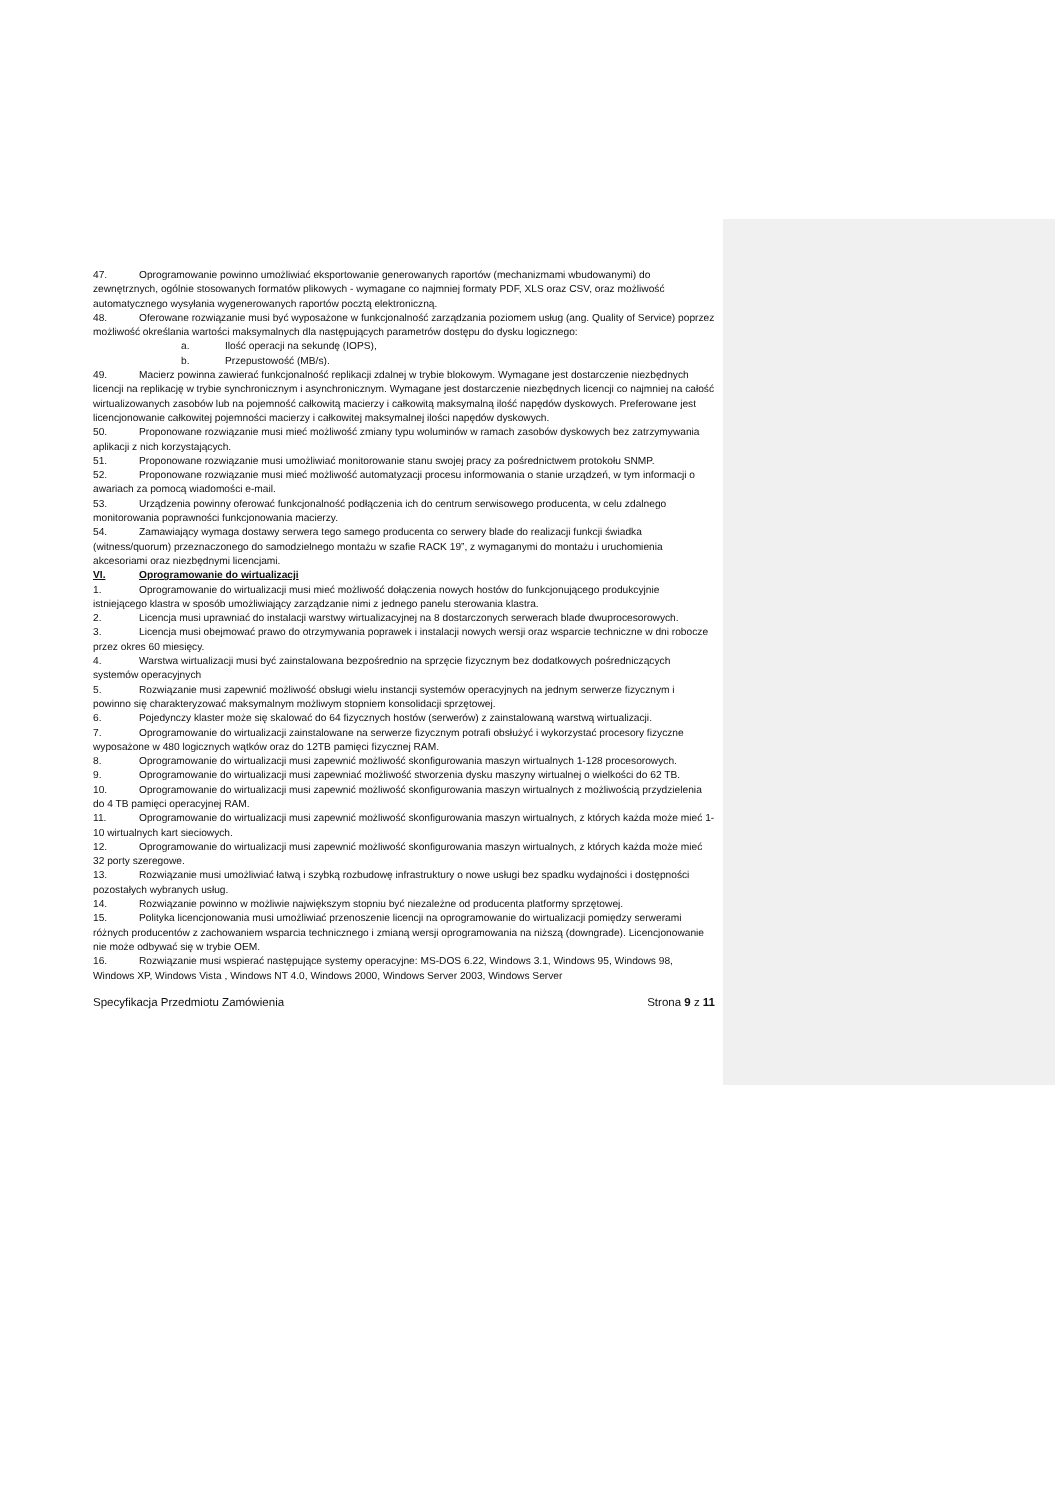47. Oprogramowanie powinno umożliwiać eksportowanie generowanych raportów (mechanizmami wbudowanymi) do zewnętrznych, ogólnie stosowanych formatów plikowych - wymagane co najmniej formaty PDF, XLS oraz CSV, oraz możliwość automatycznego wysyłania wygenerowanych raportów pocztą elektroniczną.
48. Oferowane rozwiązanie musi być wyposażone w funkcjonalność zarządzania poziomem usług (ang. Quality of Service) poprzez możliwość określania wartości maksymalnych dla następujących parametrów dostępu do dysku logicznego:
a. Ilość operacji na sekundę (IOPS),
b. Przepustowość (MB/s).
49. Macierz powinna zawierać funkcjonalność replikacji zdalnej w trybie blokowym. Wymagane jest dostarczenie niezbędnych licencji na replikację w trybie synchronicznym i asynchronicznym. Wymagane jest dostarczenie niezbędnych licencji co najmniej na całość wirtualizowanych zasobów lub na pojemność całkowitą macierzy i całkowitą maksymalną ilość napędów dyskowych. Preferowane jest licencjonowanie całkowitej pojemności macierzy i całkowitej maksymalnej ilości napędów dyskowych.
50. Proponowane rozwiązanie musi mieć możliwość zmiany typu woluminów w ramach zasobów dyskowych bez zatrzymywania aplikacji z nich korzystających.
51. Proponowane rozwiązanie musi umożliwiać monitorowanie stanu swojej pracy za pośrednictwem protokołu SNMP.
52. Proponowane rozwiązanie musi mieć możliwość automatyzacji procesu informowania o stanie urządzeń, w tym informacji o awariach za pomocą wiadomości e-mail.
53. Urządzenia powinny oferować funkcjonalność podłączenia ich do centrum serwisowego producenta, w celu zdalnego monitorowania poprawności funkcjonowania macierzy.
54. Zamawiający wymaga dostawy serwera tego samego producenta co serwery blade do realizacji funkcji świadka (witness/quorum) przeznaczonego do samodzielnego montażu w szafie RACK 19”, z wymaganymi do montażu i uruchomienia akcesoriami oraz niezbędnymi licencjami.
VI. Oprogramowanie do wirtualizacji
1. Oprogramowanie do wirtualizacji musi mieć możliwość dołączenia nowych hostów do funkcjonującego produkcyjnie istniejącego klastra w sposób umożliwiający zarządzanie nimi z jednego panelu sterowania klastra.
2. Licencja musi uprawniać do instalacji warstwy wirtualizacyjnej na 8 dostarczonych serwerach blade dwuprocesorowych.
3. Licencja musi obejmować prawo do otrzymywania poprawek i instalacji nowych wersji oraz wsparcie techniczne w dni robocze przez okres 60 miesięcy.
4. Warstwa wirtualizacji musi być zainstalowana bezpośrednio na sprzęcie fizycznym bez dodatkowych pośredniczących systemów operacyjnych
5. Rozwiązanie musi zapewnić możliwość obsługi wielu instancji systemów operacyjnych na jednym serwerze fizycznym i powinno się charakteryzować maksymalnym możliwym stopniem konsolidacji sprzętowej.
6. Pojedynczy klaster może się skalować do 64 fizycznych hostów (serwerów) z zainstalowaną warstwą wirtualizacji.
7. Oprogramowanie do wirtualizacji zainstalowane na serwerze fizycznym potrafi obsłużyć i wykorzystać procesory fizyczne wyposażone w 480 logicznych wątków oraz do 12TB pamięci fizycznej RAM.
8. Oprogramowanie do wirtualizacji musi zapewnić możliwość skonfigurowania maszyn wirtualnych 1-128 procesorowych.
9. Oprogramowanie do wirtualizacji musi zapewniać możliwość stworzenia dysku maszyny wirtualnej o wielkości do 62 TB.
10. Oprogramowanie do wirtualizacji musi zapewnić możliwość skonfigurowania maszyn wirtualnych z możliwością przydzielenia do 4 TB pamięci operacyjnej RAM.
11. Oprogramowanie do wirtualizacji musi zapewnić możliwość skonfigurowania maszyn wirtualnych, z których każda może mieć 1-10 wirtualnych kart sieciowych.
12. Oprogramowanie do wirtualizacji musi zapewnić możliwość skonfigurowania maszyn wirtualnych, z których każda może mieć 32 porty szeregowe.
13. Rozwiązanie musi umożliwiać łatwą i szybką rozbudowę infrastruktury o nowe usługi bez spadku wydajności i dostępności pozostałych wybranych usług.
14. Rozwiązanie powinno w możliwie największym stopniu być niezależne od producenta platformy sprzętowej.
15. Polityka licencjonowania musi umożliwiać przenoszenie licencji na oprogramowanie do wirtualizacji pomiędzy serwerami różnych producentów z zachowaniem wsparcia technicznego i zmianą wersji oprogramowania na niższą (downgrade). Licencjonowanie nie może odbywać się w trybie OEM.
16. Rozwiązanie musi wspierać następujące systemy operacyjne: MS-DOS 6.22, Windows 3.1, Windows 95, Windows 98, Windows XP, Windows Vista , Windows NT 4.0, Windows 2000, Windows Server 2003, Windows Server
Specyfikacja Przedmiotu Zamówienia Strona 9 z 11